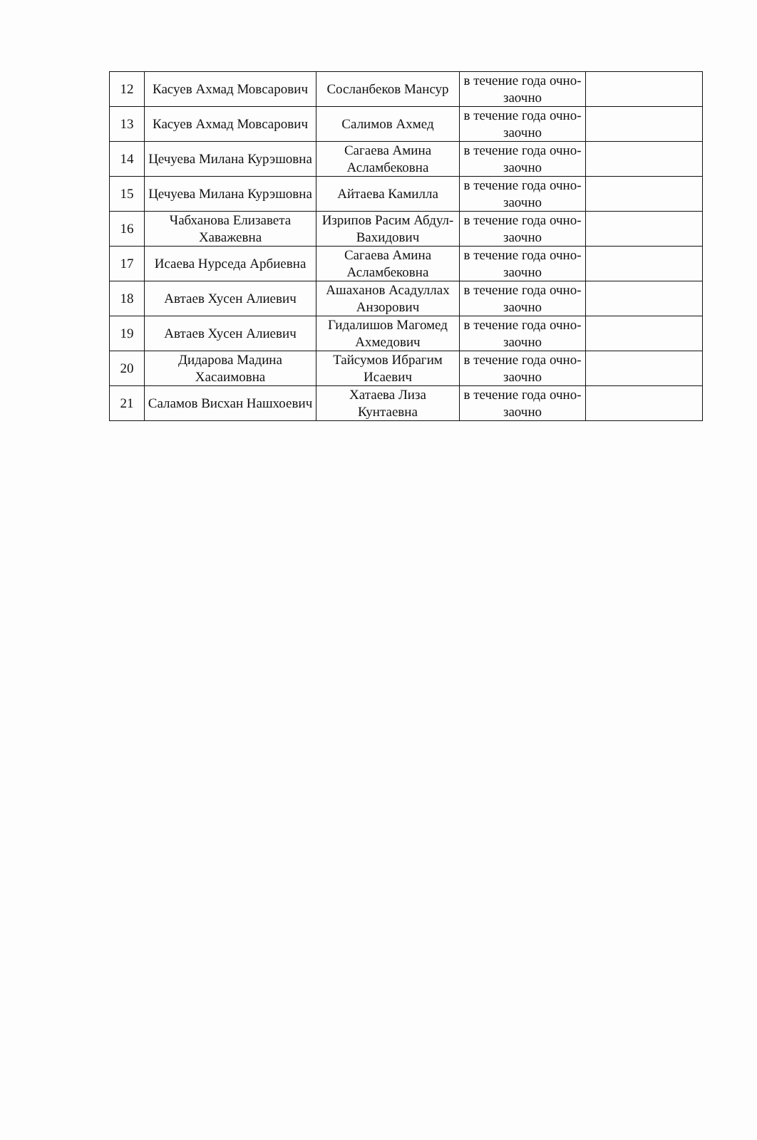| 12 | Касуев Ахмад Мовсарович | Сосланбеков Мансур | в течение года очно-заочно | |
| 13 | Касуев Ахмад Мовсарович | Салимов Ахмед | в течение года очно-заочно | |
| 14 | Цечуева Милана Курэшовна | Сагаева Амина Асламбековна | в течение года очно-заочно | |
| 15 | Цечуева Милана Курэшовна | Айтаева Камилла | в течение года очно-заочно | |
| 16 | Чабханова Елизавета Хаважевна | Изрипов Расим Абдул-Вахидович | в течение года очно-заочно | |
| 17 | Исаева Нурседа Арбиевна | Сагаева Амина Асламбековна | в течение года очно-заочно | |
| 18 | Автаев Хусен Алиевич | Ашаханов Асадуллах Анзорович | в течение года очно-заочно | |
| 19 | Автаев Хусен Алиевич | Гидалишов Магомед Ахмедович | в течение года очно-заочно | |
| 20 | Дидарова Мадина Хасаимовна | Тайсумов Ибрагим Исаевич | в течение года очно-заочно | |
| 21 | Саламов Висхан Нашхоевич | Хатаева Лиза Кунтаевна | в течение года очно-заочно | |